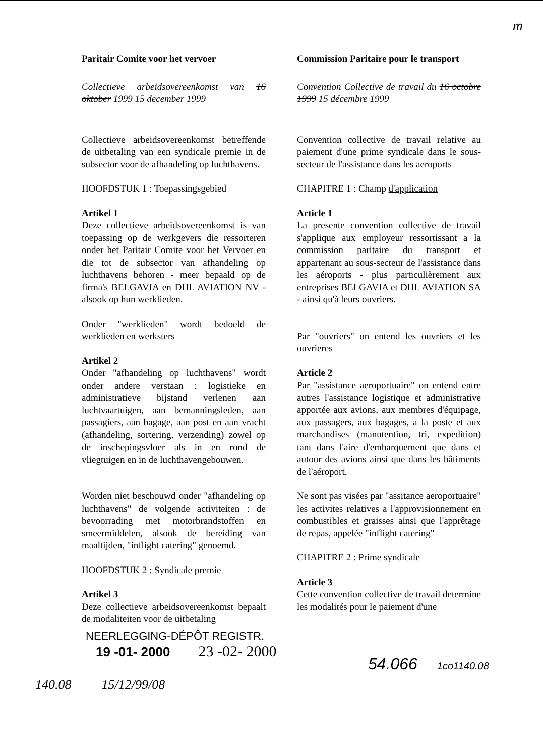m
Paritair Comite voor het vervoer
Collectieve arbeidsovereenkomst van 16 oktober 1999 15 december 1999
Collectieve arbeidsovereenkomst betreffende de uitbetaling van een syndicale premie in de subsector voor de afhandeling op luchthavens.
HOOFDSTUK 1 : Toepassingsgebied
Artikel 1
Deze collectieve arbeidsovereenkomst is van toepassing op de werkgevers die ressorteren onder het Paritair Comite voor het Vervoer en die tot de subsector van afhandeling op luchthavens behoren - meer bepaald op de firma's BELGAVIA en DHL AVIATION NV - alsook op hun werklieden.
Onder "werklieden" wordt bedoeld de werklieden en werksters
Artikel 2
Onder "afhandeling op luchthavens" wordt onder andere verstaan : logistieke en administratieve bijstand verlenen aan luchtvaartuigen, aan bemanningsleden, aan passagiers, aan bagage, aan post en aan vracht (afhandeling, sortering, verzending) zowel op de inschepingsvloer als in en rond de vliegtuigen en in de luchthavengebouwen.
Worden niet beschouwd onder "afhandeling op luchthavens" de volgende activiteiten : de bevoorrading met motorbrandstoffen en smeermiddelen, alsook de bereiding van maaltijden, "inflight catering" genoemd.
HOOFDSTUK 2 : Syndicale premie
Artikel 3
Deze collectieve arbeidsovereenkomst bepaalt de modaliteiten voor de uitbetaling
Commission Paritaire pour le transport
Convention Collective de travail du 16 octobre 1999 15 décembre 1999
Convention collective de travail relative au paiement d'une prime syndicale dans le sous-secteur de l'assistance dans les aeroports
CHAPITRE 1 : Champ d'application
Article 1
La presente convention collective de travail s'applique aux employeur ressortissant a la commission paritaire du transport et appartenant au sous-secteur de l'assistance dans les aéroports - plus particulièrement aux entreprises BELGAVIA et DHL AVIATION SA - ainsi qu'à leurs ouvriers.
Par "ouvriers" on entend les ouvriers et les ouvrieres
Article 2
Par "assistance aeroportuaire" on entend entre autres l'assistance logistique et administrative apportée aux avions, aux membres d'équipage, aux passagers, aux bagages, a la poste et aux marchandises (manutention, tri, expedition) tant dans l'aire d'embarquement que dans et autour des avions ainsi que dans les bâtiments de l'aéroport.
Ne sont pas visées par "assitance aeroportuaire" les activites relatives a l'approvisionnement en combustibles et graisses ainsi que l'apprêtage de repas, appelée "inflight catering"
CHAPITRE 2 : Prime syndicale
Article 3
Cette convention collective de travail determine les modalités pour le paiement d'une
NEERLEGGING-DÉPÔT REGISTR.
19 -01- 2000 23 -02- 2000
54.066 1co1140.08
140.08 15/12/99/08